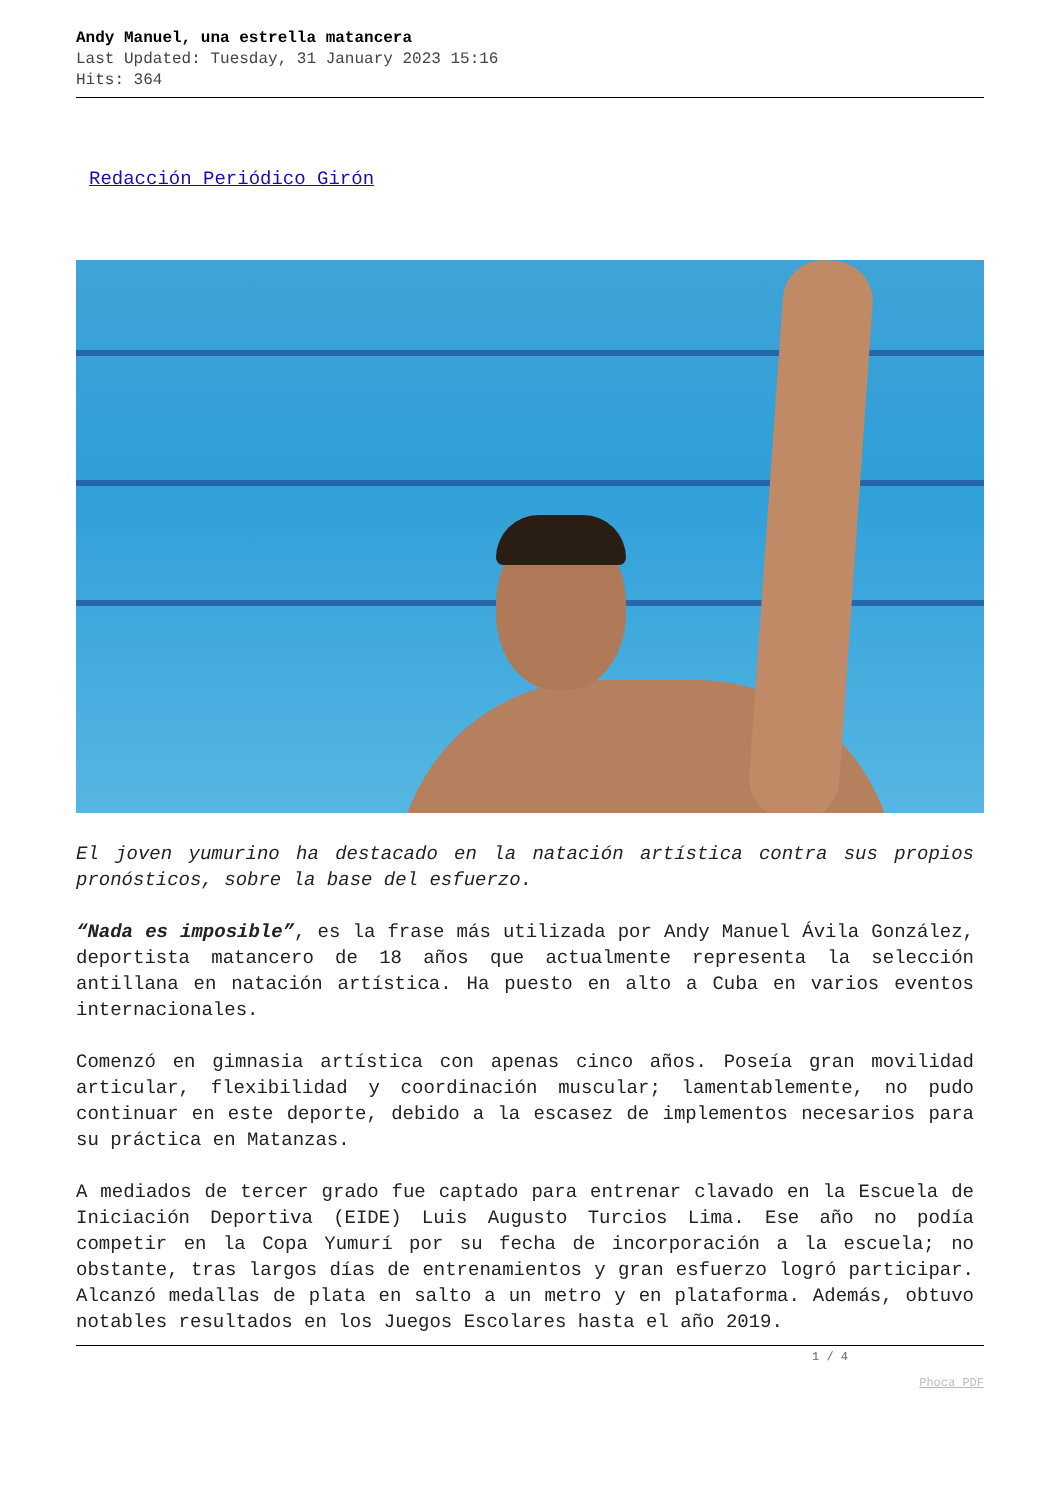Andy Manuel, una estrella matancera
Last Updated: Tuesday, 31 January 2023 15:16
Hits: 364
Redacción Periódico Girón
El joven yumurino ha destacado en la natación artística contra sus propios pronósticos, sobre la base del esfuerzo.
“Nada es imposible”, es la frase más utilizada por Andy Manuel Ávila González, deportista matancero de 18 años que actualmente representa la selección antillana en natación artística. Ha puesto en alto a Cuba en varios eventos internacionales.
Comenzó en gimnasia artística con apenas cinco años. Poseía gran movilidad articular, flexibilidad y coordinación muscular; lamentablemente, no pudo continuar en este deporte, debido a la escasez de implementos necesarios para su práctica en Matanzas.
A mediados de tercer grado fue captado para entrenar clavado en la Escuela de Iniciación Deportiva (EIDE) Luis Augusto Turcios Lima. Ese año no podía competir en la Copa Yumurí por su fecha de incorporación a la escuela; no obstante, tras largos días de entrenamientos y gran esfuerzo logró participar. Alcanzó medallas de plata en salto a un metro y en plataforma. Además, obtuvo notables resultados en los Juegos Escolares hasta el año 2019.
1 / 4
Phoca PDF